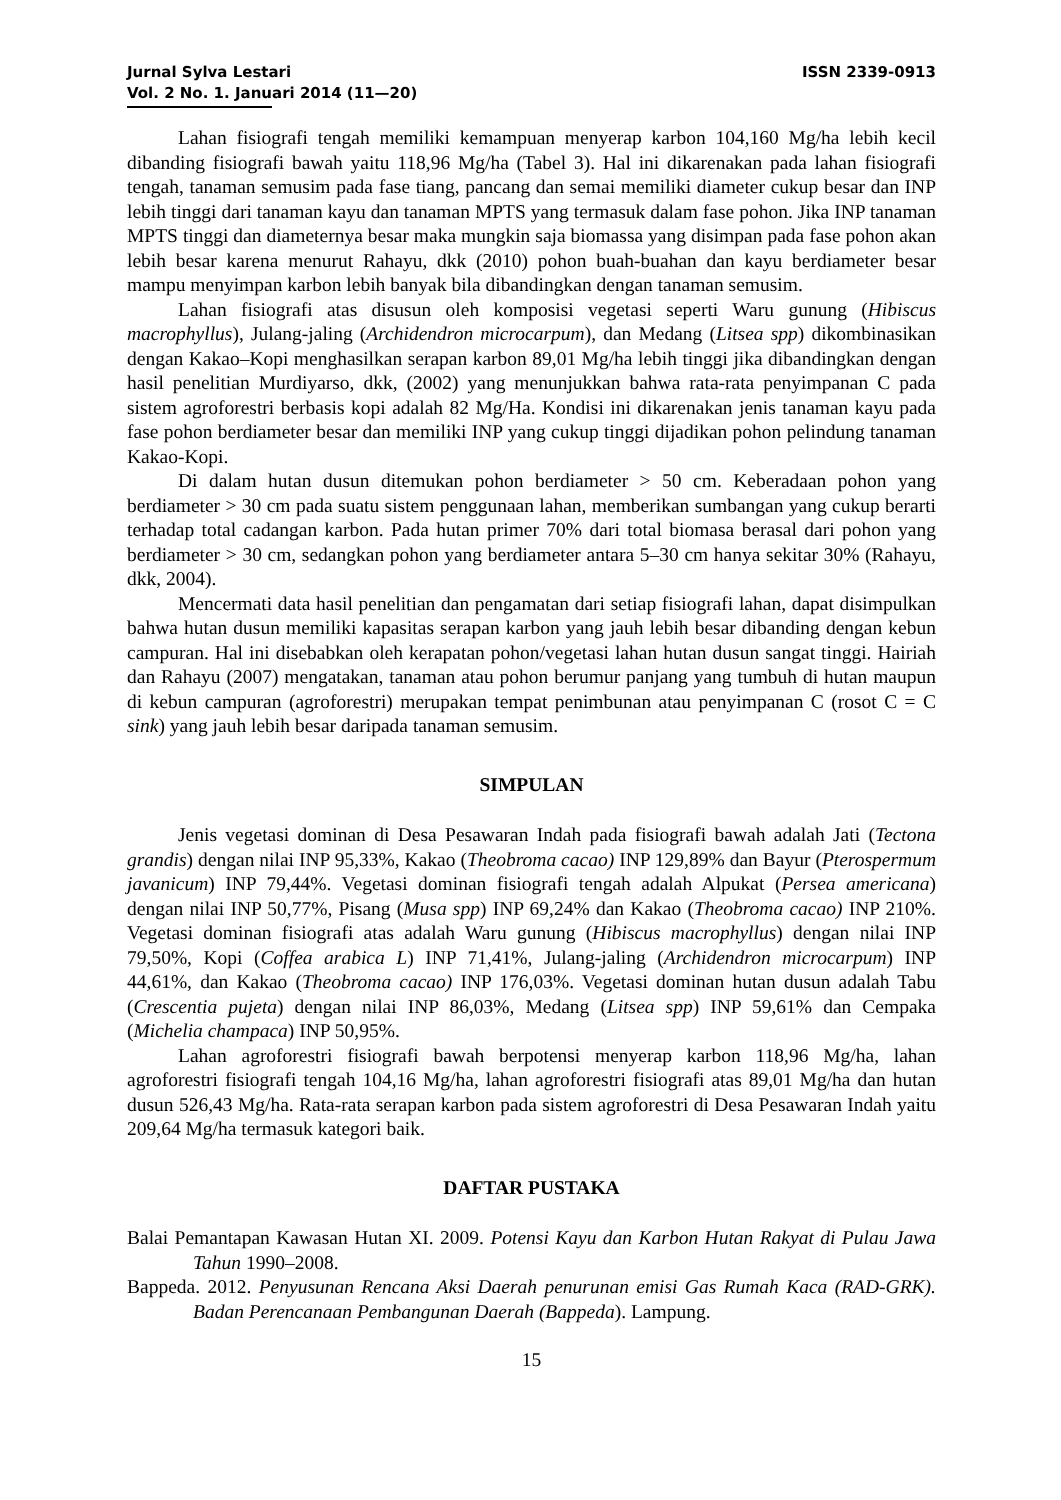Jurnal Sylva Lestari
Vol. 2 No. 1. Januari 2014 (11—20)
ISSN 2339-0913
Lahan fisiografi tengah memiliki kemampuan menyerap karbon 104,160 Mg/ha lebih kecil dibanding fisiografi bawah yaitu 118,96 Mg/ha (Tabel 3). Hal ini dikarenakan pada lahan fisiografi tengah, tanaman semusim pada fase tiang, pancang dan semai memiliki diameter cukup besar dan INP lebih tinggi dari tanaman kayu dan tanaman MPTS yang termasuk dalam fase pohon. Jika INP tanaman MPTS tinggi dan diameternya besar maka mungkin saja biomassa yang disimpan pada fase pohon akan lebih besar karena menurut Rahayu, dkk (2010) pohon buah-buahan dan kayu berdiameter besar mampu menyimpan karbon lebih banyak bila dibandingkan dengan tanaman semusim.
Lahan fisiografi atas disusun oleh komposisi vegetasi seperti Waru gunung (Hibiscus macrophyllus), Julang-jaling (Archidendron microcarpum), dan Medang (Litsea spp) dikombinasikan dengan Kakao–Kopi menghasilkan serapan karbon 89,01 Mg/ha lebih tinggi jika dibandingkan dengan hasil penelitian Murdiyarso, dkk, (2002) yang menunjukkan bahwa rata-rata penyimpanan C pada sistem agroforestri berbasis kopi adalah 82 Mg/Ha. Kondisi ini dikarenakan jenis tanaman kayu pada fase pohon berdiameter besar dan memiliki INP yang cukup tinggi dijadikan pohon pelindung tanaman Kakao-Kopi.
Di dalam hutan dusun ditemukan pohon berdiameter > 50 cm. Keberadaan pohon yang berdiameter > 30 cm pada suatu sistem penggunaan lahan, memberikan sumbangan yang cukup berarti terhadap total cadangan karbon. Pada hutan primer 70% dari total biomasa berasal dari pohon yang berdiameter > 30 cm, sedangkan pohon yang berdiameter antara 5–30 cm hanya sekitar 30% (Rahayu, dkk, 2004).
Mencermati data hasil penelitian dan pengamatan dari setiap fisiografi lahan, dapat disimpulkan bahwa hutan dusun memiliki kapasitas serapan karbon yang jauh lebih besar dibanding dengan kebun campuran. Hal ini disebabkan oleh kerapatan pohon/vegetasi lahan hutan dusun sangat tinggi. Hairiah dan Rahayu (2007) mengatakan, tanaman atau pohon berumur panjang yang tumbuh di hutan maupun di kebun campuran (agroforestri) merupakan tempat penimbunan atau penyimpanan C (rosot C = C sink) yang jauh lebih besar daripada tanaman semusim.
SIMPULAN
Jenis vegetasi dominan di Desa Pesawaran Indah pada fisiografi bawah adalah Jati (Tectona grandis) dengan nilai INP 95,33%, Kakao (Theobroma cacao) INP 129,89% dan Bayur (Pterospermum javanicum) INP 79,44%. Vegetasi dominan fisiografi tengah adalah Alpukat (Persea americana) dengan nilai INP 50,77%, Pisang (Musa spp) INP 69,24% dan Kakao (Theobroma cacao) INP 210%. Vegetasi dominan fisiografi atas adalah Waru gunung (Hibiscus macrophyllus) dengan nilai INP 79,50%, Kopi (Coffea arabica L) INP 71,41%, Julang-jaling (Archidendron microcarpum) INP 44,61%, dan Kakao (Theobroma cacao) INP 176,03%. Vegetasi dominan hutan dusun adalah Tabu (Crescentia pujeta) dengan nilai INP 86,03%, Medang (Litsea spp) INP 59,61% dan Cempaka (Michelia champaca) INP 50,95%.
Lahan agroforestri fisiografi bawah berpotensi menyerap karbon 118,96 Mg/ha, lahan agroforestri fisiografi tengah 104,16 Mg/ha, lahan agroforestri fisiografi atas 89,01 Mg/ha dan hutan dusun 526,43 Mg/ha. Rata-rata serapan karbon pada sistem agroforestri di Desa Pesawaran Indah yaitu 209,64 Mg/ha termasuk kategori baik.
DAFTAR PUSTAKA
Balai Pemantapan Kawasan Hutan XI. 2009. Potensi Kayu dan Karbon Hutan Rakyat di Pulau Jawa Tahun 1990–2008.
Bappeda. 2012. Penyusunan Rencana Aksi Daerah penurunan emisi Gas Rumah Kaca (RAD-GRK). Badan Perencanaan Pembangunan Daerah (Bappeda). Lampung.
15